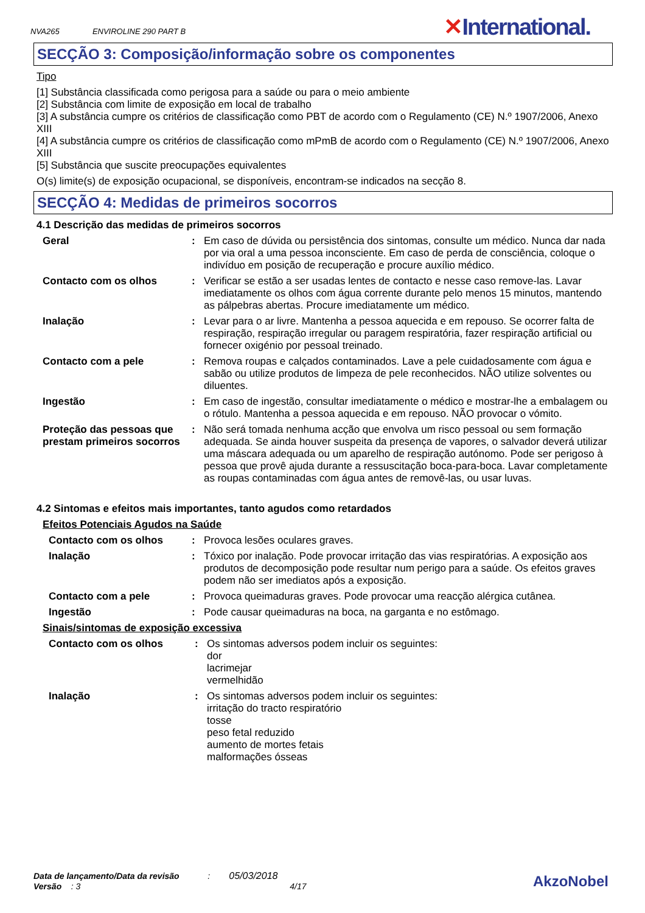NVA265 ENVIROLINE 290 PART B
✕International.
SECÇÃO 3: Composição/informação sobre os componentes
Tipo
[1] Substância classificada como perigosa para a saúde ou para o meio ambiente
[2] Substância com limite de exposição em local de trabalho
[3] A substância cumpre os critérios de classificação como PBT de acordo com o Regulamento (CE) N.º 1907/2006, Anexo XIII
[4] A substância cumpre os critérios de classificação como mPmB de acordo com o Regulamento (CE) N.º 1907/2006, Anexo XIII
[5] Substância que suscite preocupações equivalentes
O(s) limite(s) de exposição ocupacional, se disponíveis, encontram-se indicados na secção 8.
SECÇÃO 4: Medidas de primeiros socorros
4.1 Descrição das medidas de primeiros socorros
Geral : Em caso de dúvida ou persistência dos sintomas, consulte um médico. Nunca dar nada por via oral a uma pessoa inconsciente. Em caso de perda de consciência, coloque o indivíduo em posição de recuperação e procure auxílio médico.
Contacto com os olhos : Verificar se estão a ser usadas lentes de contacto e nesse caso remove-las. Lavar imediatamente os olhos com água corrente durante pelo menos 15 minutos, mantendo as pálpebras abertas. Procure imediatamente um médico.
Inalação : Levar para o ar livre. Mantenha a pessoa aquecida e em repouso. Se ocorrer falta de respiração, respiração irregular ou paragem respiratória, fazer respiração artificial ou fornecer oxigénio por pessoal treinado.
Contacto com a pele : Remova roupas e calçados contaminados. Lave a pele cuidadosamente com água e sabão ou utilize produtos de limpeza de pele reconhecidos. NÃO utilize solventes ou diluentes.
Ingestão : Em caso de ingestão, consultar imediatamente o médico e mostrar-lhe a embalagem ou o rótulo. Mantenha a pessoa aquecida e em repouso. NÃO provocar o vómito.
Proteção das pessoas que prestam primeiros socorros
: Não será tomada nenhuma acção que envolva um risco pessoal ou sem formação adequada. Se ainda houver suspeita da presença de vapores, o salvador deverá utilizar uma máscara adequada ou um aparelho de respiração autónomo. Pode ser perigoso à pessoa que provê ajuda durante a ressuscitação boca-para-boca. Lavar completamente as roupas contaminadas com água antes de removê-las, ou usar luvas.
4.2 Sintomas e efeitos mais importantes, tanto agudos como retardados
Efeitos Potenciais Agudos na Saúde
Contacto com os olhos : Provoca lesões oculares graves.
Inalação : Tóxico por inalação. Pode provocar irritação das vias respiratórias. A exposição aos produtos de decomposição pode resultar num perigo para a saúde. Os efeitos graves podem não ser imediatos após a exposição.
Contacto com a pele : Provoca queimaduras graves. Pode provocar uma reacção alérgica cutânea.
Ingestão : Pode causar queimaduras na boca, na garganta e no estômago.
Sinais/sintomas de exposição excessiva
Contacto com os olhos : Os sintomas adversos podem incluir os seguintes:
dor
lacrimejar
vermelhidão
Inalação : Os sintomas adversos podem incluir os seguintes:
irritação do tracto respiratório
tosse
peso fetal reduzido
aumento de mortes fetais
malformações ósseas
Data de lançamento/Data da revisão : 05/03/2018
Versão : 3 4/17
AkzoNobel